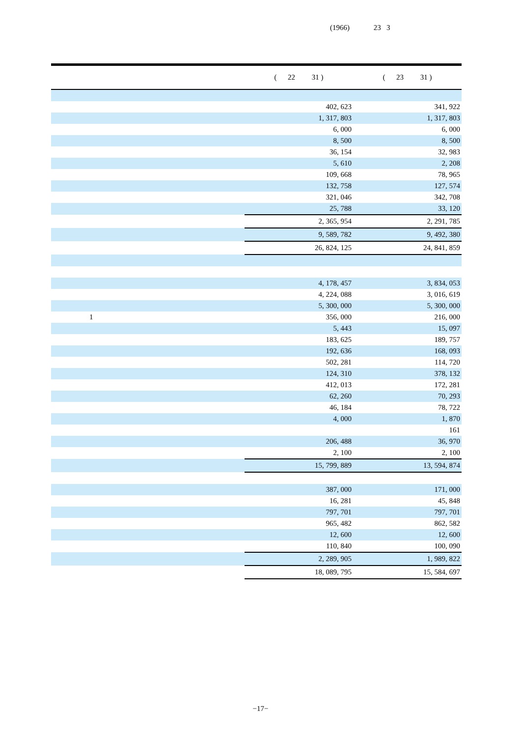(1966) 23 3
| | ( 22 31 ) | ( 23 31 ) |
| --- | --- | --- |
| | 402, 623 | 341, 922 |
| | 1, 317, 803 | 1, 317, 803 |
| | 6, 000 | 6, 000 |
| | 8, 500 | 8, 500 |
| | 36, 154 | 32, 983 |
| | 5, 610 | 2, 208 |
| | 109, 668 | 78, 965 |
| | 132, 758 | 127, 574 |
| | 321, 046 | 342, 708 |
| | 25, 788 | 33, 120 |
| | 2, 365, 954 | 2, 291, 785 |
| | 9, 589, 782 | 9, 492, 380 |
| | 26, 824, 125 | 24, 841, 859 |
| | 4, 178, 457 | 3, 834, 053 |
| | 4, 224, 088 | 3, 016, 619 |
| | 5, 300, 000 | 5, 300, 000 |
| 1 | 356, 000 | 216, 000 |
| | 5, 443 | 15, 097 |
| | 183, 625 | 189, 757 |
| | 192, 636 | 168, 093 |
| | 502, 281 | 114, 720 |
| | 124, 310 | 378, 132 |
| | 412, 013 | 172, 281 |
| | 62, 260 | 70, 293 |
| | 46, 184 | 78, 722 |
| | 4, 000 | 1, 870 |
| | | 161 |
| | 206, 488 | 36, 970 |
| | 2, 100 | 2, 100 |
| | 15, 799, 889 | 13, 594, 874 |
| | 387, 000 | 171, 000 |
| | 16, 281 | 45, 848 |
| | 797, 701 | 797, 701 |
| | 965, 482 | 862, 582 |
| | 12, 600 | 12, 600 |
| | 110, 840 | 100, 090 |
| | 2, 289, 905 | 1, 989, 822 |
| | 18, 089, 795 | 15, 584, 697 |
−17−